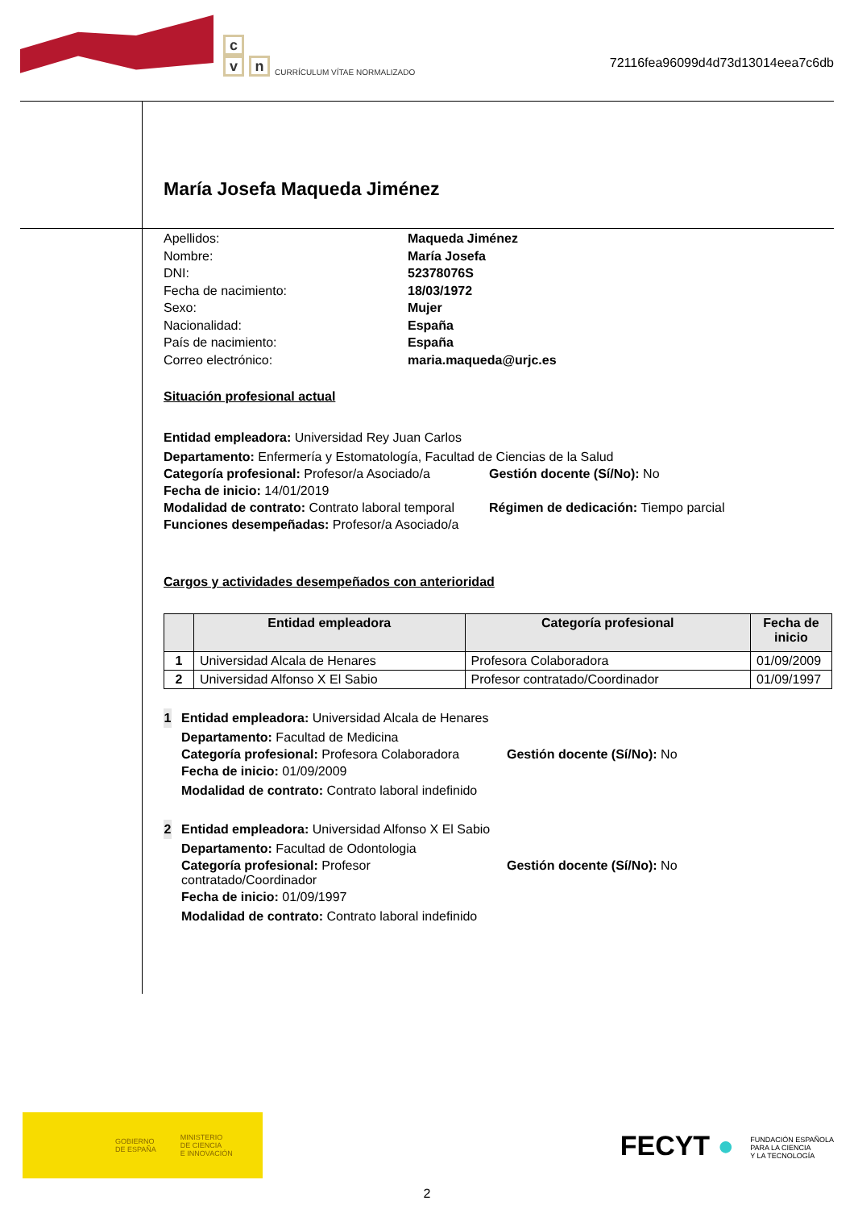c
v n CURRÍCULUM VÍTAE NORMALIZADO
72116fea96099d4d73d13014eea7c6db
María Josefa Maqueda Jiménez
Apellidos: Maqueda Jiménez Nombre: María Josefa DNI: 52378076S Fecha de nacimiento: 18/03/1972 Sexo: Mujer Nacionalidad: España País de nacimiento: España Correo electrónico: maria.maqueda@urjc.es
Situación profesional actual
Entidad empleadora: Universidad Rey Juan Carlos
Departamento: Enfermería y Estomatología, Facultad de Ciencias de la Salud
Categoría profesional: Profesor/a Asociado/a Gestión docente (Sí/No): No
Fecha de inicio: 14/01/2019
Modalidad de contrato: Contrato laboral temporal Régimen de dedicación: Tiempo parcial
Funciones desempeñadas: Profesor/a Asociado/a
Cargos y actividades desempeñados con anterioridad
| | Entidad empleadora | Categoría profesional | Fecha de inicio |
| --- | --- | --- | --- |
| 1 | Universidad Alcala de Henares | Profesora Colaboradora | 01/09/2009 |
| 2 | Universidad Alfonso X El Sabio | Profesor contratado/Coordinador | 01/09/1997 |
1
Entidad empleadora: Universidad Alcala de Henares
Departamento: Facultad de Medicina
Categoría profesional: Profesora Colaboradora Gestión docente (Sí/No): No
Fecha de inicio: 01/09/2009
Modalidad de contrato: Contrato laboral indefinido
2
Entidad empleadora: Universidad Alfonso X El Sabio
Departamento: Facultad de Odontologia
Categoría profesional: Profesor contratado/Coordinador Gestión docente (Sí/No): No
Fecha de inicio: 01/09/1997
Modalidad de contrato: Contrato laboral indefinido
GOBIERNO
DE ESPAÑA MINISTERIO
DE CIENCIA
E INNOVACIÓN
FECYT ● FUNDACIÓN ESPAÑOLA
PARA LA CIENCIA
Y LA TECNOLOGÍA
2